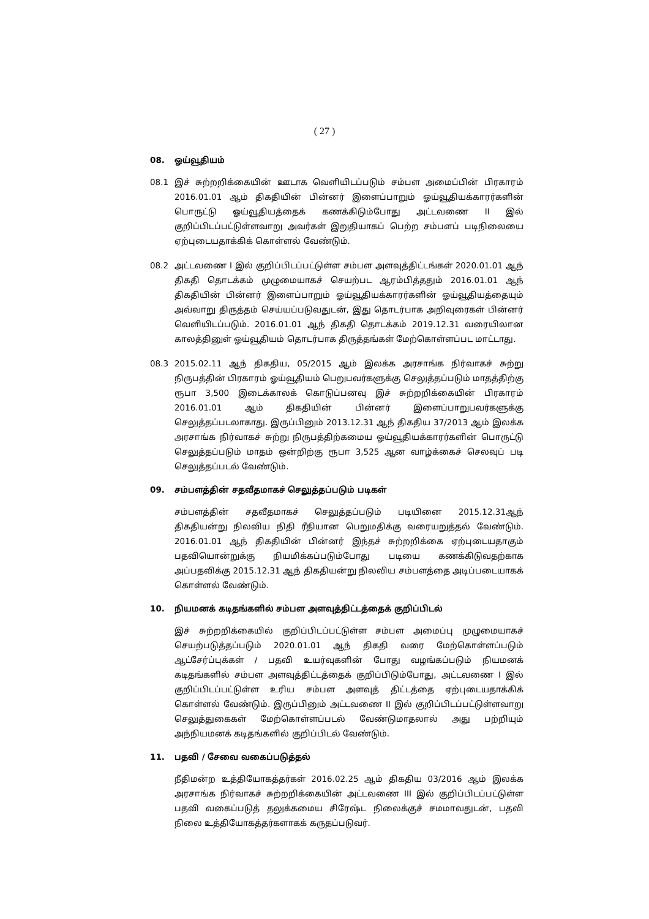( 27 )
08. ஓய்வூதியம்
08.1 இச் சுற்றறிக்கையின் ஊடாக வெளியிடப்படும் சம்பள அமைப்பின் பிரகாரம் 2016.01.01 ஆம் திகதியின் பின்னர் இளைப்பாறும் ஓய்வூதியக்காரர்களின் பொருட்டு ஓய்வூதியத்தைக் கணக்கிடும்போது அட்டவணை II இல் குறிப்பிடப்பட்டுள்ளவாறு அவர்கள் இறுதியாகப் பெற்ற சம்பளப் படிநிலையை ஏற்புடையதாக்கிக் கொள்ளல் வேண்டும்.
08.2 அட்டவணை I இல் குறிப்பிடப்பட்டுள்ள சம்பள அளவுத்திட்டங்கள் 2020.01.01 ஆந் திகதி தொடக்கம் முழுமையாகச் செயற்பட ஆரம்பித்ததும் 2016.01.01 ஆந் திகதியின் பின்னர் இளைப்பாறும் ஓய்வூதியக்காரர்களின் ஓய்வூதியத்தையும் அவ்வாறு திருத்தம் செய்யப்படுவதுடன், இது தொடர்பாக அறிவுரைகள் பின்னர் வெளியிடப்படும். 2016.01.01 ஆந் திகதி தொடக்கம் 2019.12.31 வரையிலான காலத்தினுள் ஓய்வூதியம் தொடர்பாக திருத்தங்கள் மேற்கொள்ளப்பட மாட்டாது.
08.3 2015.02.11 ஆந் திகதிய, 05/2015 ஆம் இலக்க அரசாங்க நிர்வாகச் சுற்று நிருபத்தின் பிரகாரம் ஓய்வூதியம் பெறுபவர்களுக்கு செலுத்தப்படும் மாதத்திற்கு ரூபா 3,500 இடைக்காலக் கொடுப்பனவு இச் சுற்றறிக்கையின் பிரகாரம் 2016.01.01 ஆம் திகதியின் பின்னர் இளைப்பாறுபவர்களுக்கு செலுத்தப்படலாகாது. இருப்பினும் 2013.12.31 ஆந் திகதிய 37/2013 ஆம் இலக்க அரசாங்க நிர்வாகச் சுற்று நிருபத்திற்கமைய ஓய்வூதியக்காரர்களின் பொருட்டு செலுத்தப்படும் மாதம் ஒன்றிற்கு ரூபா 3,525 ஆன வாழ்க்கைச் செலவுப் படி செலுத்தப்படல் வேண்டும்.
09. சம்பளத்தின் சதவீதமாகச் செலுத்தப்படும் படிகள்
சம்பளத்தின் சதவீதமாகச் செலுத்தப்படும் படியினை 2015.12.31ஆந் திகதியன்று நிலவிய நிதி ரீதியான பெறுமதிக்கு வரையறுத்தல் வேண்டும். 2016.01.01 ஆந் திகதியின் பின்னர் இந்தச் சுற்றறிக்கை ஏற்புடையதாகும் பதவியொன்றுக்கு நியமிக்கப்படும்போது படியை கணக்கிடுவதற்காக அப்பதவிக்கு 2015.12.31 ஆந் திகதியன்று நிலவிய சம்பளத்தை அடிப்படையாகக் கொள்ளல் வேண்டும்.
10. நியமனக் கடிதங்களில் சம்பள அளவுத்திட்டத்தைக் குறிப்பிடல்
இச் சுற்றறிக்கையில் குறிப்பிடப்பட்டுள்ள சம்பள அமைப்பு முழுமையாகச் செயற்படுத்தப்படும் 2020.01.01 ஆந் திகதி வரை மேற்கொள்ளப்படும் ஆட்சேர்ப்புக்கள் / பதவி உயர்வுகளின் போது வழங்கப்படும் நியமனக் கடிதங்களில் சம்பள அளவுத்திட்டத்தைக் குறிப்பிடும்போது, அட்டவணை I இல் குறிப்பிடப்பட்டுள்ள உரிய சம்பள அளவுத் திட்டத்தை ஏற்புடையதாக்கிக் கொள்ளல் வேண்டும். இருப்பினும் அட்டவணை II இல் குறிப்பிடப்பட்டுள்ளவாறு செலுத்துகைகள் மேற்கொள்ளப்படல் வேண்டுமாதலால் அது பற்றியும் அந்நியமனக் கடிதங்களில் குறிப்பிடல் வேண்டும்.
11. பதவி / சேவை வகைப்படுத்தல்
நீதிமன்ற உத்தியோகத்தர்கள் 2016.02.25 ஆம் திகதிய 03/2016 ஆம் இலக்க அரசாங்க நிர்வாகச் சுற்றறிக்கையின் அட்டவணை III இல் குறிப்பிடப்பட்டுள்ள பதவி வகைப்படுத் தலுக்கமைய சிரேஷ்ட நிலைக்குச் சமமாவதுடன், பதவி நிலை உத்தியோகத்தர்களாகக் கருதப்படுவர்.